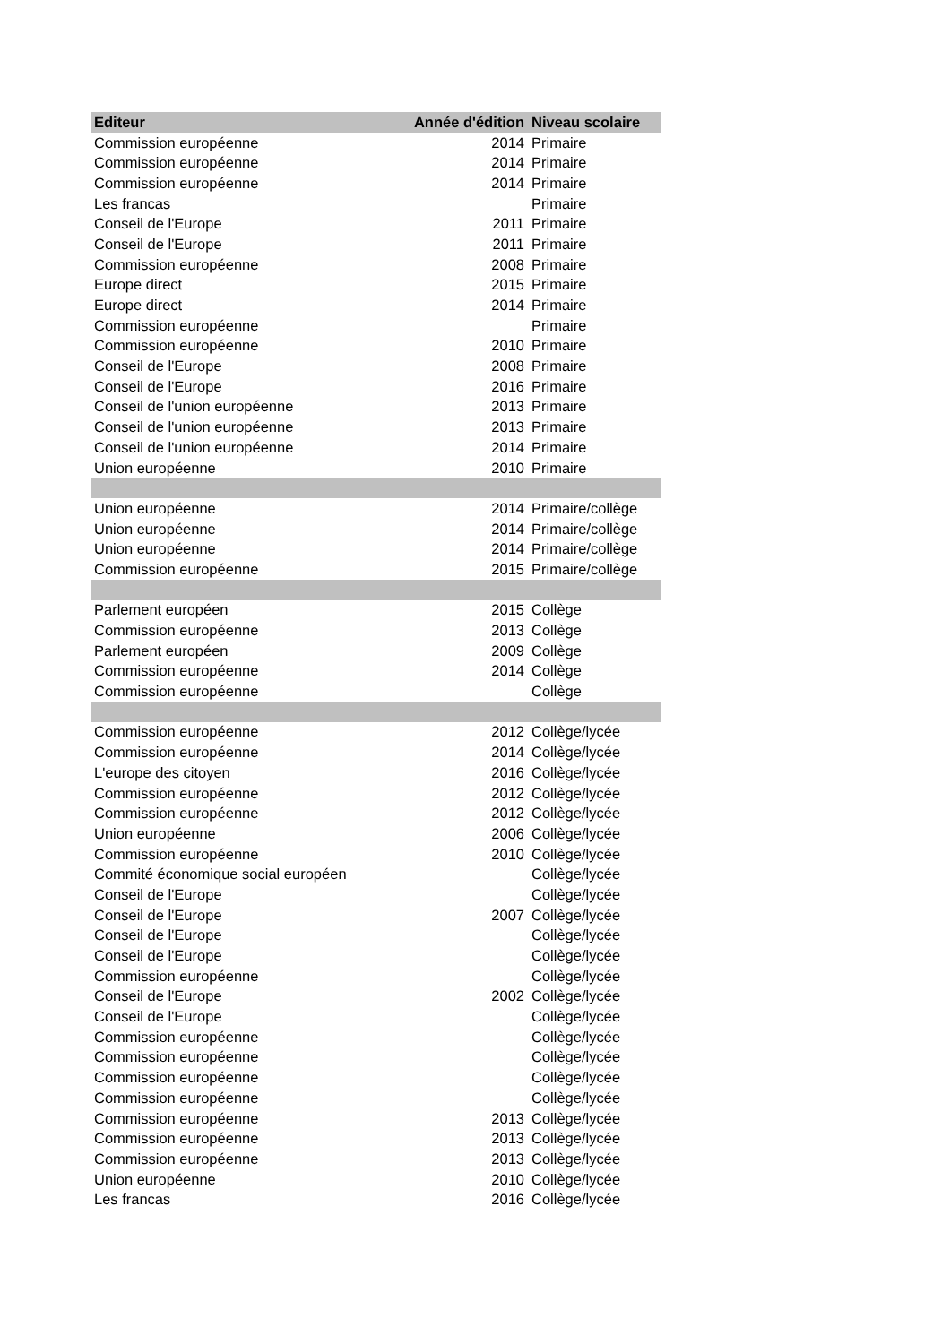| Editeur | Année d'édition | Niveau scolaire |
| --- | --- | --- |
| Commission européenne | 2014 | Primaire |
| Commission européenne | 2014 | Primaire |
| Commission européenne | 2014 | Primaire |
| Les francas | | Primaire |
| Conseil de l'Europe | 2011 | Primaire |
| Conseil de l'Europe | 2011 | Primaire |
| Commission européenne | 2008 | Primaire |
| Europe direct | 2015 | Primaire |
| Europe direct | 2014 | Primaire |
| Commission européenne | | Primaire |
| Commission européenne | 2010 | Primaire |
| Conseil de l'Europe | 2008 | Primaire |
| Conseil de l'Europe | 2016 | Primaire |
| Conseil de l'union européenne | 2013 | Primaire |
| Conseil de l'union européenne | 2013 | Primaire |
| Conseil de l'union européenne | 2014 | Primaire |
| Union européenne | 2010 | Primaire |
| Union européenne | 2014 | Primaire/collège |
| Union européenne | 2014 | Primaire/collège |
| Union européenne | 2014 | Primaire/collège |
| Commission européenne | 2015 | Primaire/collège |
| Parlement européen | 2015 | Collège |
| Commission européenne | 2013 | Collège |
| Parlement européen | 2009 | Collège |
| Commission européenne | 2014 | Collège |
| Commission européenne | | Collège |
| Commission européenne | 2012 | Collège/lycée |
| Commission européenne | 2014 | Collège/lycée |
| L'europe des citoyen | 2016 | Collège/lycée |
| Commission européenne | 2012 | Collège/lycée |
| Commission européenne | 2012 | Collège/lycée |
| Union européenne | 2006 | Collège/lycée |
| Commission européenne | 2010 | Collège/lycée |
| Commité économique social européen | | Collège/lycée |
| Conseil de l'Europe | | Collège/lycée |
| Conseil de l'Europe | 2007 | Collège/lycée |
| Conseil de l'Europe | | Collège/lycée |
| Conseil de l'Europe | | Collège/lycée |
| Commission européenne | | Collège/lycée |
| Conseil de l'Europe | 2002 | Collège/lycée |
| Conseil de l'Europe | | Collège/lycée |
| Commission européenne | | Collège/lycée |
| Commission européenne | | Collège/lycée |
| Commission européenne | | Collège/lycée |
| Commission européenne | | Collège/lycée |
| Commission européenne | 2013 | Collège/lycée |
| Commission européenne | 2013 | Collège/lycée |
| Commission européenne | 2013 | Collège/lycée |
| Union européenne | 2010 | Collège/lycée |
| Les francas | 2016 | Collège/lycée |